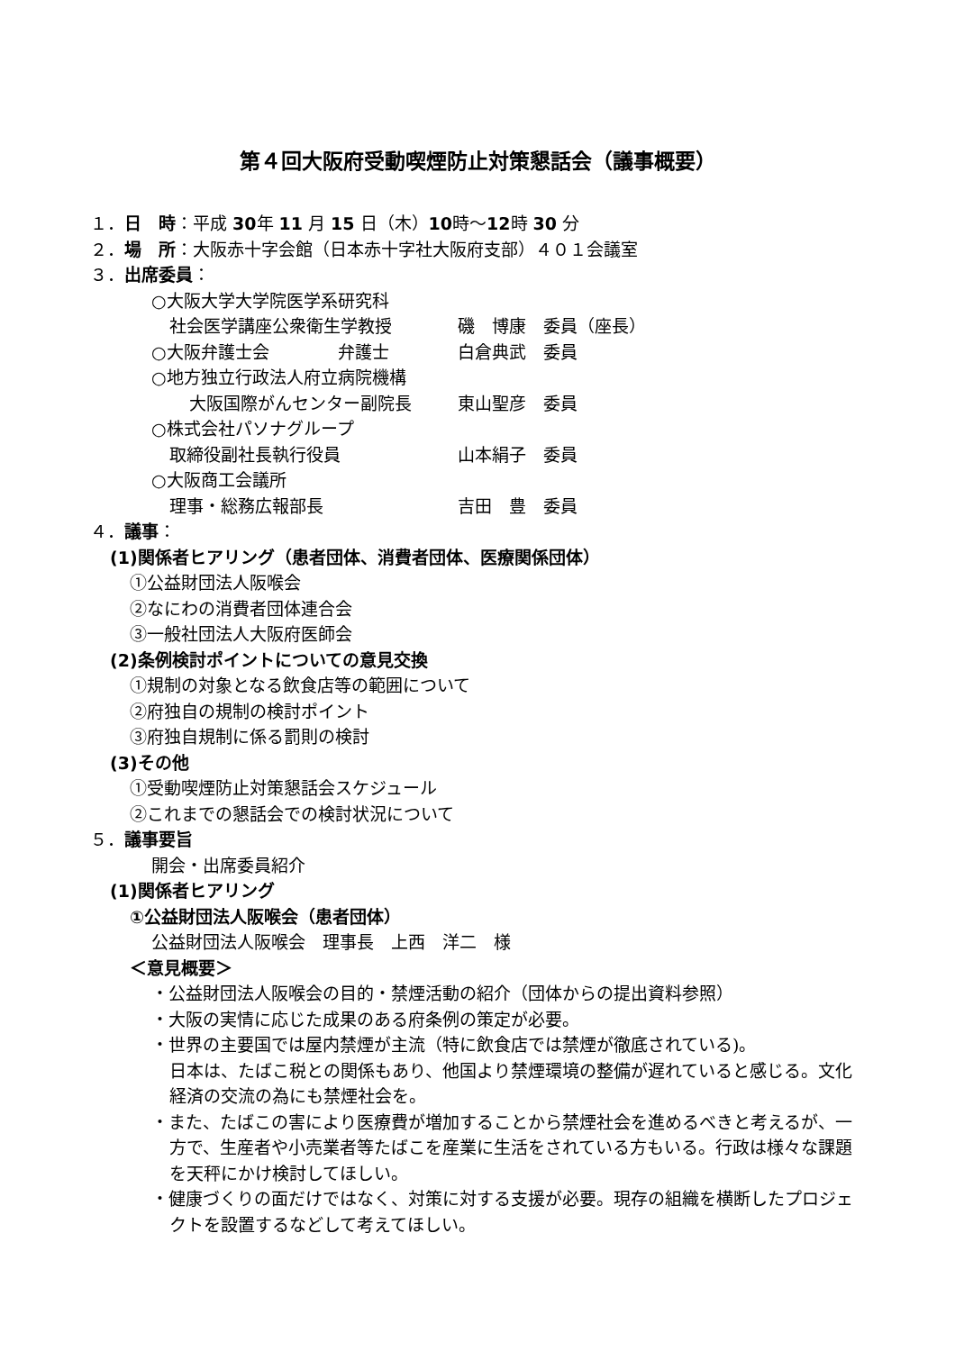第４回大阪府受動喫煙防止対策懇話会（議事概要）
１．日　時：平成 30年 11 月 15 日（木）10時～12時 30 分
２．場　所：大阪赤十字会館（日本赤十字社大阪府支部）４０１会議室
３．出席委員：
○大阪大学大学院医学系研究科
社会医学講座公衆衛生学教授 磯　博康　委員（座長）
○大阪弁護士会　　　　弁護士 白倉典武　委員
○地方独立行政法人府立病院機構
大阪国際がんセンター副院長 東山聖彦　委員
○株式会社パソナグループ
取締役副社長執行役員 山本絹子　委員
○大阪商工会議所
理事・総務広報部長 吉田　豊　委員
４．議事：
(1)関係者ヒアリング（患者団体、消費者団体、医療関係団体）
①公益財団法人阪喉会
②なにわの消費者団体連合会
③一般社団法人大阪府医師会
(2)条例検討ポイントについての意見交換
①規制の対象となる飲食店等の範囲について
②府独自の規制の検討ポイント
③府独自規制に係る罰則の検討
(3)その他
①受動喫煙防止対策懇話会スケジュール
②これまでの懇話会での検討状況について
５．議事要旨
開会・出席委員紹介
(1)関係者ヒアリング
①公益財団法人阪喉会（患者団体）
公益財団法人阪喉会　理事長　上西　洋二　様
＜意見概要＞
・公益財団法人阪喉会の目的・禁煙活動の紹介（団体からの提出資料参照）
・大阪の実情に応じた成果のある府条例の策定が必要。
・世界の主要国では屋内禁煙が主流（特に飲食店では禁煙が徹底されている)。
日本は、たばこ税との関係もあり、他国より禁煙環境の整備が遅れていると感じる。文化経済の交流の為にも禁煙社会を。
・また、たばこの害により医療費が増加することから禁煙社会を進めるべきと考えるが、一方で、生産者や小売業者等たばこを産業に生活をされている方もいる。行政は様々な課題を天秤にかけ検討してほしい。
・健康づくりの面だけではなく、対策に対する支援が必要。現存の組織を横断したプロジェクトを設置するなどして考えてほしい。